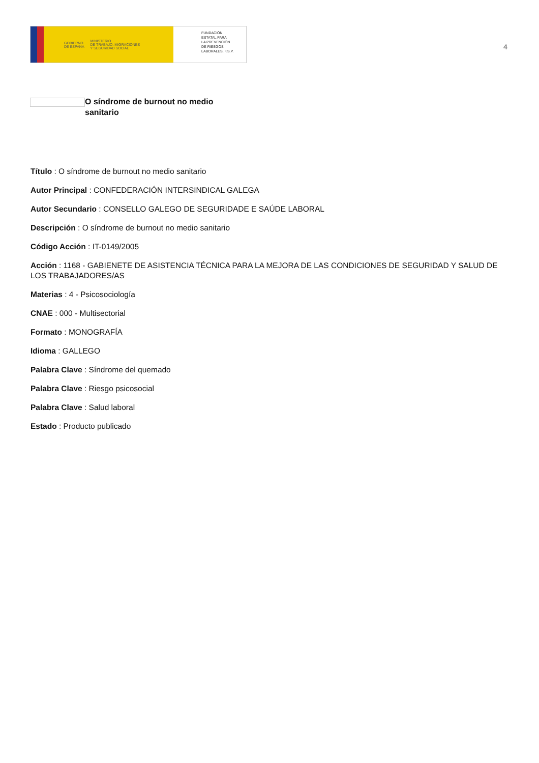GOBIERNO
DE ESPAÑA MINISTERIO
DE TRABAJO, MIGRACIONES
Y SEGURIDAD SOCIAL
FUNDACIÓN
ESTATAL PARA
LA PREVENCIÓN
DE RIESGOS
LABORALES, F.S.P.
4
O síndrome de burnout no medio sanitario
Título : O síndrome de burnout no medio sanitario
Autor Principal : CONFEDERACIÓN INTERSINDICAL GALEGA
Autor Secundario : CONSELLO GALEGO DE SEGURIDADE E SAÚDE LABORAL
Descripción : O síndrome de burnout no medio sanitario
Código Acción : IT-0149/2005
Acción : 1168 - GABIENETE DE ASISTENCIA TÉCNICA PARA LA MEJORA DE LAS CONDICIONES DE SEGURIDAD Y SALUD DE LOS TRABAJADORES/AS
Materias : 4 - Psicosociología
CNAE : 000 - Multisectorial
Formato : MONOGRAFÍA
Idioma : GALLEGO
Palabra Clave : Síndrome del quemado
Palabra Clave : Riesgo psicosocial
Palabra Clave : Salud laboral
Estado : Producto publicado